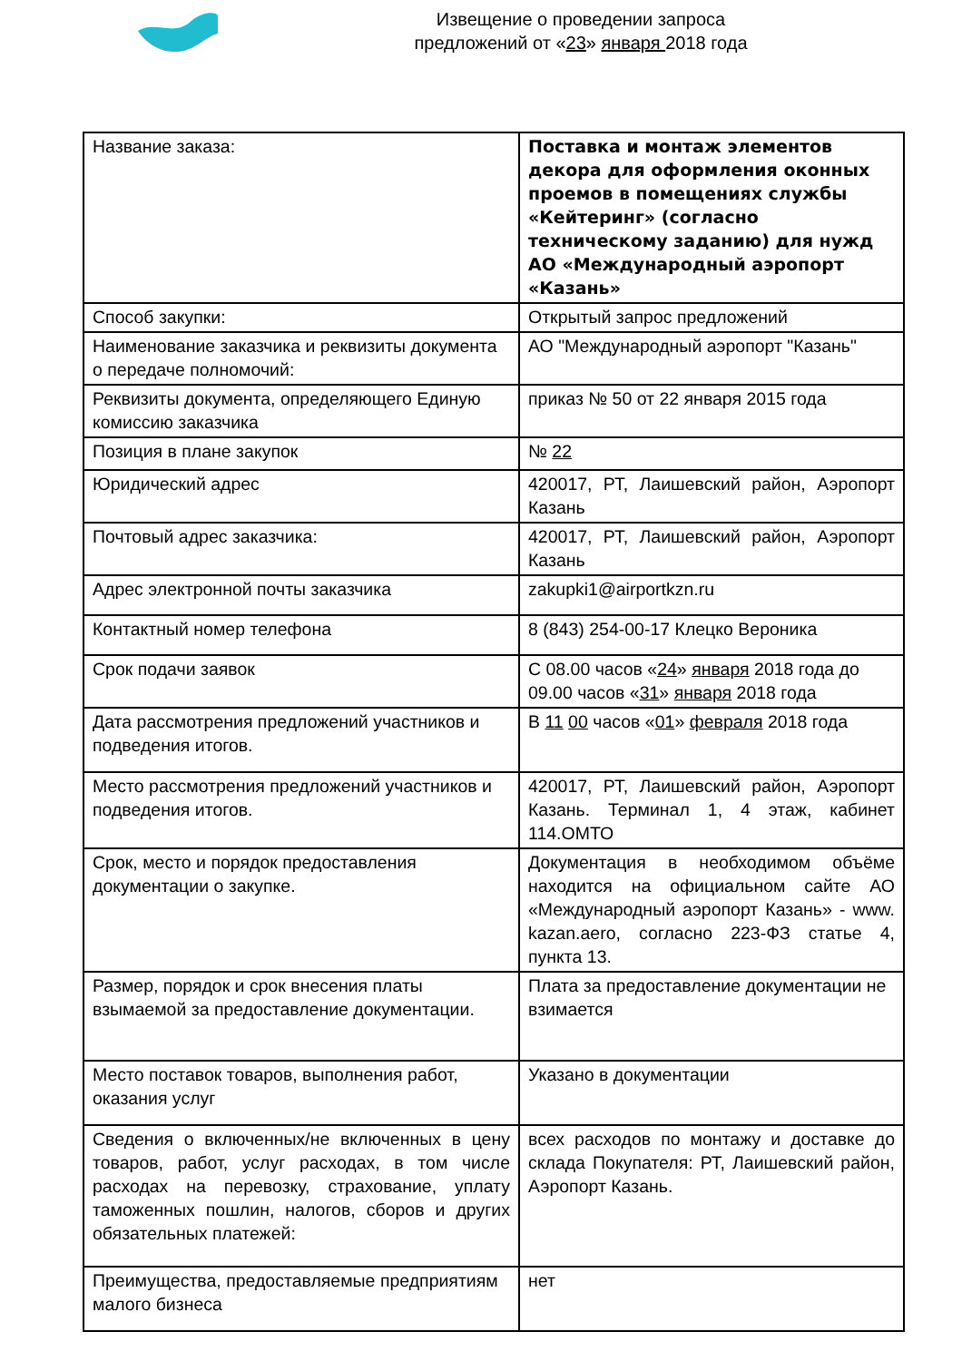Извещение о проведении запроса
предложений от «23» января 2018 года
| Название заказа: | Поставка и монтаж элементов декора для оформления оконных проемов в помещениях службы «Кейтеринг» (согласно техническому заданию) для нужд АО «Международный аэропорт «Казань» |
| Способ закупки: | Открытый запрос предложений |
| Наименование заказчика и реквизиты документа о передаче полномочий: | АО "Международный аэропорт "Казань" |
| Реквизиты документа, определяющего Единую комиссию заказчика | приказ № 50 от 22 января 2015 года |
| Позиция в плане закупок | № 22 |
| Юридический адрес | 420017, РТ, Лаишевский район, Аэропорт Казань |
| Почтовый адрес заказчика: | 420017, РТ, Лаишевский район, Аэропорт Казань |
| Адрес электронной почты заказчика | zakupki1@airportkzn.ru |
| Контактный номер телефона | 8 (843) 254-00-17 Клецко Вероника |
| Срок подачи заявок | С 08.00 часов « 24 » января 2018 года до 09.00 часов « 31 » января 2018 года |
| Дата рассмотрения предложений участников и подведения итогов. | В 11 00 часов « 01 » февраля 2018 года |
| Место рассмотрения предложений участников и подведения итогов. | 420017, РТ, Лаишевский район, Аэропорт Казань. Терминал 1, 4 этаж, кабинет 114.ОМТО |
| Срок, место и порядок предоставления документации о закупке. | Документация в необходимом объёме находится на официальном сайте АО «Международный аэропорт Казань» - www. kazan.aero, согласно 223-ФЗ статье 4, пункта 13. |
| Размер, порядок и срок внесения платы взымаемой за предоставление документации. | Плата за предоставление документации не взимается |
| Место поставок товаров, выполнения работ, оказания услуг | Указано в документации |
| Сведения о включенных/не включенных в цену товаров, работ, услуг расходах, в том числе расходах на перевозку, страхование, уплату таможенных пошлин, налогов, сборов и других обязательных платежей: | всех расходов по монтажу и доставке до склада Покупателя: РТ, Лаишевский район, Аэропорт Казань. |
| Преимущества, предоставляемые предприятиям малого бизнеса | нет |